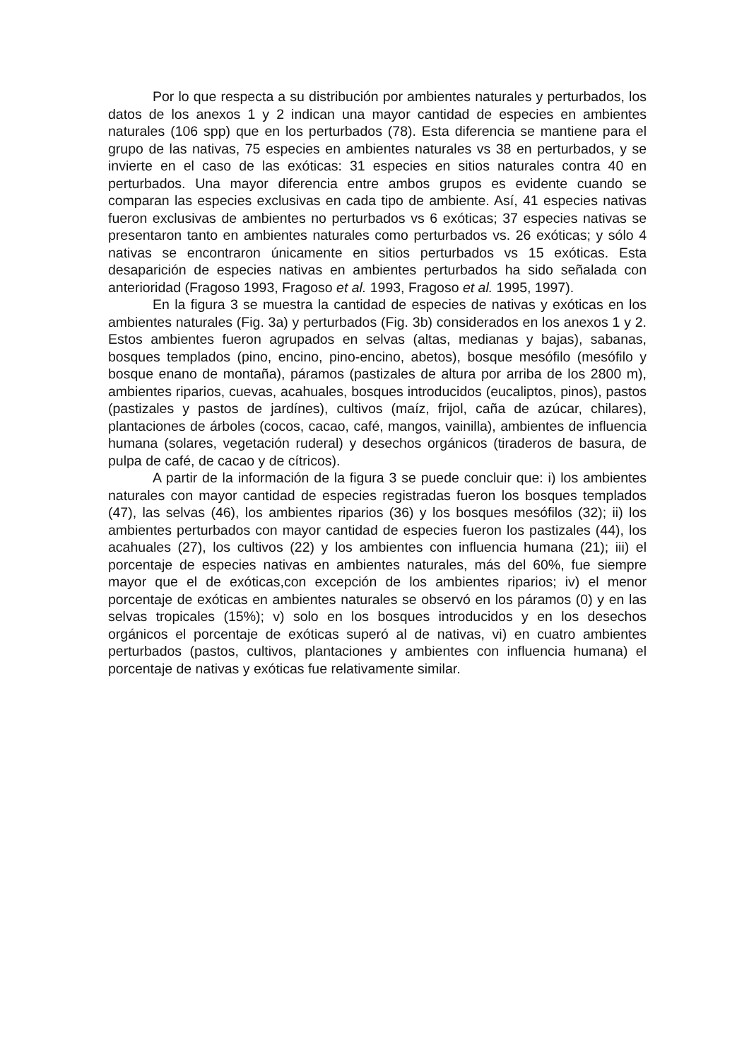Por lo que respecta a su distribución por ambientes naturales y perturbados, los datos de los anexos 1 y 2 indican una mayor cantidad de especies en ambientes naturales (106 spp) que en los perturbados (78). Esta diferencia se mantiene para el grupo de las nativas, 75 especies en ambientes naturales vs 38 en perturbados, y se invierte en el caso de las exóticas: 31 especies en sitios naturales contra 40 en perturbados. Una mayor diferencia entre ambos grupos es evidente cuando se comparan las especies exclusivas en cada tipo de ambiente. Así, 41 especies nativas fueron exclusivas de ambientes no perturbados vs 6 exóticas; 37 especies nativas se presentaron tanto en ambientes naturales como perturbados vs. 26 exóticas; y sólo 4 nativas se encontraron únicamente en sitios perturbados vs 15 exóticas. Esta desaparición de especies nativas en ambientes perturbados ha sido señalada con anterioridad (Fragoso 1993, Fragoso et al. 1993, Fragoso et al. 1995, 1997).
En la figura 3 se muestra la cantidad de especies de nativas y exóticas en los ambientes naturales (Fig. 3a) y perturbados (Fig. 3b) considerados en los anexos 1 y 2. Estos ambientes fueron agrupados en selvas (altas, medianas y bajas), sabanas, bosques templados (pino, encino, pino-encino, abetos), bosque mesófilo (mesófilo y bosque enano de montaña), páramos (pastizales de altura por arriba de los 2800 m), ambientes riparios, cuevas, acahuales, bosques introducidos (eucaliptos, pinos), pastos (pastizales y pastos de jardínes), cultivos (maíz, frijol, caña de azúcar, chilares), plantaciones de árboles (cocos, cacao, café, mangos, vainilla), ambientes de influencia humana (solares, vegetación ruderal) y desechos orgánicos (tiraderos de basura, de pulpa de café, de cacao y de cítricos).
A partir de la información de la figura 3 se puede concluir que: i) los ambientes naturales con mayor cantidad de especies registradas fueron los bosques templados (47), las selvas (46), los ambientes riparios (36) y los bosques mesófilos (32); ii) los ambientes perturbados con mayor cantidad de especies fueron los pastizales (44), los acahuales (27), los cultivos (22) y los ambientes con influencia humana (21); iii) el porcentaje de especies nativas en ambientes naturales, más del 60%, fue siempre mayor que el de exóticas,con excepción de los ambientes riparios; iv) el menor porcentaje de exóticas en ambientes naturales se observó en los páramos (0) y en las selvas tropicales (15%); v) solo en los bosques introducidos y en los desechos orgánicos el porcentaje de exóticas superó al de nativas, vi) en cuatro ambientes perturbados (pastos, cultivos, plantaciones y ambientes con influencia humana) el porcentaje de nativas y exóticas fue relativamente similar.